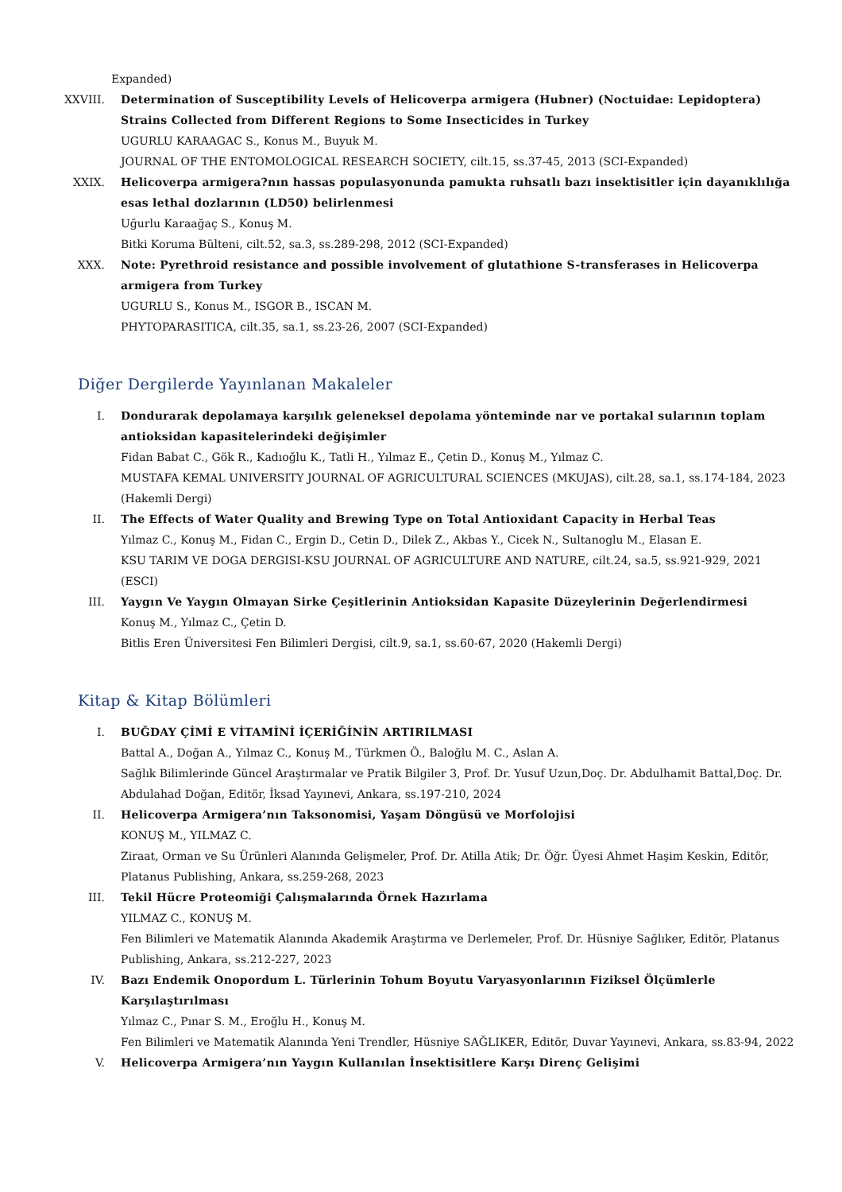Expanded)
XXVIII. Determination of Susceptibility Levels of Helicoverpa armigera (Hubner) (Noctuidae: Lepidoptera) Strains Collected from Different Regions to Some Insecticides in Turkey
UGURLU KARAAGAC S., Konus M., Buyuk M.
JOURNAL OF THE ENTOMOLOGICAL RESEARCH SOCIETY, cilt.15, ss.37-45, 2013 (SCI-Expanded)
XXIX. Helicoverpa armigera?nın hassas populasyonunda pamukta ruhsatlı bazı insektisitler için dayanıklılığa esas lethal dozlarının (LD50) belirlenmesi
Uğurlu Karaağaç S., Konuş M.
Bitki Koruma Bülteni, cilt.52, sa.3, ss.289-298, 2012 (SCI-Expanded)
XXX. Note: Pyrethroid resistance and possible involvement of glutathione S-transferases in Helicoverpa armigera from Turkey
UGURLU S., Konus M., ISGOR B., ISCAN M.
PHYTOPARASITICA, cilt.35, sa.1, ss.23-26, 2007 (SCI-Expanded)
Diğer Dergilerde Yayınlanan Makaleler
I. Dondurarak depolamaya karşılık geleneksel depolama yönteminde nar ve portakal sularının toplam antioksidan kapasitelerindeki değişimler
Fidan Babat C., Gök R., Kadıoğlu K., Tatli H., Yılmaz E., Çetin D., Konuş M., Yılmaz C.
MUSTAFA KEMAL UNIVERSITY JOURNAL OF AGRICULTURAL SCIENCES (MKUJAS), cilt.28, sa.1, ss.174-184, 2023 (Hakemli Dergi)
II. The Effects of Water Quality and Brewing Type on Total Antioxidant Capacity in Herbal Teas
Yılmaz C., Konuş M., Fidan C., Ergin D., Cetin D., Dilek Z., Akbas Y., Cicek N., Sultanoglu M., Elasan E.
KSU TARIM VE DOGA DERGISI-KSU JOURNAL OF AGRICULTURE AND NATURE, cilt.24, sa.5, ss.921-929, 2021 (ESCI)
III. Yaygın Ve Yaygın Olmayan Sirke Çeşitlerinin Antioksidan Kapasite Düzeylerinin Değerlendirmesi
Konuş M., Yılmaz C., Çetin D.
Bitlis Eren Üniversitesi Fen Bilimleri Dergisi, cilt.9, sa.1, ss.60-67, 2020 (Hakemli Dergi)
Kitap & Kitap Bölümleri
I. BUĞDAY ÇİMİ E VİTAMİNİ İÇERİĞİNİN ARTIRILMASI
Battal A., Doğan A., Yılmaz C., Konuş M., Türkmen Ö., Baloğlu M. C., Aslan A.
Sağlık Bilimlerinde Güncel Araştırmalar ve Pratik Bilgiler 3, Prof. Dr. Yusuf Uzun,Doç. Dr. Abdulhamit Battal,Doç. Dr. Abdulahad Doğan, Editör, İksad Yayınevi, Ankara, ss.197-210, 2024
II. Helicoverpa Armigera’nın Taksonomisi, Yaşam Döngüsü ve Morfolojisi
KONUŞ M., YILMAZ C.
Ziraat, Orman ve Su Ürünleri Alanında Gelişmeler, Prof. Dr. Atilla Atik; Dr. Öğr. Üyesi Ahmet Haşim Keskin, Editör, Platanus Publishing, Ankara, ss.259-268, 2023
III. Tekil Hücre Proteomiği Çalışmalarında Örnek Hazırlama
YILMAZ C., KONUŞ M.
Fen Bilimleri ve Matematik Alanında Akademik Araştırma ve Derlemeler, Prof. Dr. Hüsniye Sağlıker, Editör, Platanus Publishing, Ankara, ss.212-227, 2023
IV. Bazı Endemik Onopordum L. Türlerinin Tohum Boyutu Varyasyonlarının Fiziksel Ölçümlerle Karşılaştırılması
Yılmaz C., Pınar S. M., Eroğlu H., Konuş M.
Fen Bilimleri ve Matematik Alanında Yeni Trendler, Hüsniye SAĞLIKER, Editör, Duvar Yayınevi, Ankara, ss.83-94, 2022
V. Helicoverpa Armigera’nın Yaygın Kullanılan İnsektisitlere Karşı Direnç Gelişimi